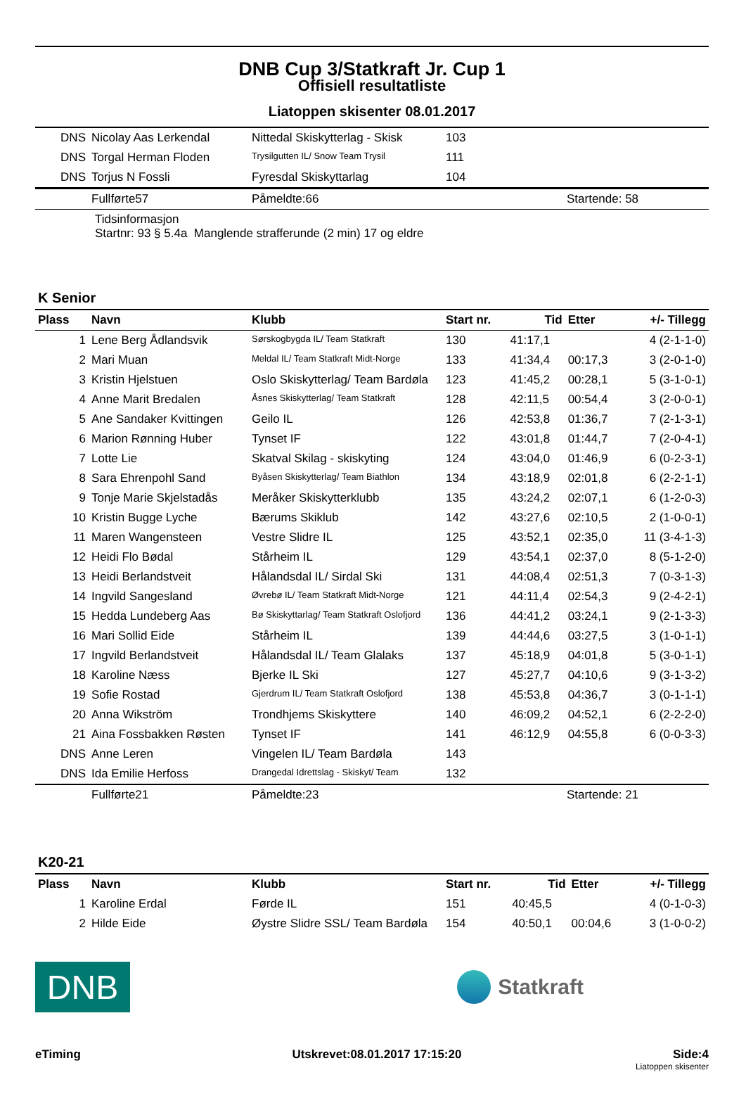DNB Cup 3/Statkraft Jr. Cup 1
Offisiell resultatliste
Liatoppen skisenter 08.01.2017
| DNS | Nicolay Aas Lerkendal | Nittedal Skiskytterlag - Skisk | 103 |
| DNS | Torgal Herman Floden | Trysilgutten IL/ Snow Team Trysil | 111 |
| DNS | Torjus N Fossli | Fyresdal Skiskyttarlag | 104 |
| | Fullførte57 | Påmeldte:66 | Startende: 58 |
Tidsinformasjon
Startnr: 93 § 5.4a Manglende strafferunde (2 min) 17 og eldre
K Senior
| Plass | Navn | Klubb | Start nr. | Tid | Etter | +/- Tillegg |
| --- | --- | --- | --- | --- | --- | --- |
| 1 | Lene Berg Ådlandsvik | Sørskogbygda IL/ Team Statkraft | 130 | 41:17,1 | | 4 (2-1-1-0) |
| 2 | Mari Muan | Meldal IL/ Team Statkraft Midt-Norge | 133 | 41:34,4 | 00:17,3 | 3 (2-0-1-0) |
| 3 | Kristin Hjelstuen | Oslo Skiskytterlag/ Team Bardøla | 123 | 41:45,2 | 00:28,1 | 5 (3-1-0-1) |
| 4 | Anne Marit Bredalen | Åsnes Skiskytterlag/ Team Statkraft | 128 | 42:11,5 | 00:54,4 | 3 (2-0-0-1) |
| 5 | Ane Sandaker Kvittingen | Geilo IL | 126 | 42:53,8 | 01:36,7 | 7 (2-1-3-1) |
| 6 | Marion Rønning Huber | Tynset IF | 122 | 43:01,8 | 01:44,7 | 7 (2-0-4-1) |
| 7 | Lotte Lie | Skatval Skilag - skiskyting | 124 | 43:04,0 | 01:46,9 | 6 (0-2-3-1) |
| 8 | Sara Ehrenpohl Sand | Byåsen Skiskytterlag/ Team Biathlon | 134 | 43:18,9 | 02:01,8 | 6 (2-2-1-1) |
| 9 | Tonje Marie Skjelstadås | Meråker Skiskytterklubb | 135 | 43:24,2 | 02:07,1 | 6 (1-2-0-3) |
| 10 | Kristin Bugge Lyche | Bærums Skiklub | 142 | 43:27,6 | 02:10,5 | 2 (1-0-0-1) |
| 11 | Maren Wangensteen | Vestre Slidre IL | 125 | 43:52,1 | 02:35,0 | 11 (3-4-1-3) |
| 12 | Heidi Flo Bødal | Stårheim IL | 129 | 43:54,1 | 02:37,0 | 8 (5-1-2-0) |
| 13 | Heidi Berlandstveit | Hålandsdal IL/ Sirdal Ski | 131 | 44:08,4 | 02:51,3 | 7 (0-3-1-3) |
| 14 | Ingvild Sangesland | Øvrebø IL/ Team Statkraft Midt-Norge | 121 | 44:11,4 | 02:54,3 | 9 (2-4-2-1) |
| 15 | Hedda Lundeberg Aas | Bø Skiskyttarlag/ Team Statkraft Oslofjord | 136 | 44:41,2 | 03:24,1 | 9 (2-1-3-3) |
| 16 | Mari Sollid Eide | Stårheim IL | 139 | 44:44,6 | 03:27,5 | 3 (1-0-1-1) |
| 17 | Ingvild Berlandstveit | Hålandsdal IL/ Team Glalaks | 137 | 45:18,9 | 04:01,8 | 5 (3-0-1-1) |
| 18 | Karoline Næss | Bjerke IL Ski | 127 | 45:27,7 | 04:10,6 | 9 (3-1-3-2) |
| 19 | Sofie Rostad | Gjerdrum IL/ Team Statkraft Oslofjord | 138 | 45:53,8 | 04:36,7 | 3 (0-1-1-1) |
| 20 | Anna Wikström | Trondhjems Skiskyttere | 140 | 46:09,2 | 04:52,1 | 6 (2-2-2-0) |
| 21 | Aina Fossbakken Røsten | Tynset IF | 141 | 46:12,9 | 04:55,8 | 6 (0-0-3-3) |
| DNS | Anne Leren | Vingelen IL/ Team Bardøla | 143 | | | |
| DNS | Ida Emilie Herfoss | Drangedal Idrettslag - Skiskyt/ Team | 132 | | | |
| | Fullførte21 | Påmeldte:23 | Startende: 21 |
K20-21
| Plass | Navn | Klubb | Start nr. | Tid | Etter | +/- Tillegg |
| --- | --- | --- | --- | --- | --- | --- |
| 1 | Karoline Erdal | Førde IL | 151 | 40:45,5 | | 4 (0-1-0-3) |
| 2 | Hilde Eide | Øystre Slidre SSL/ Team Bardøla | 154 | 40:50,1 | 00:04,6 | 3 (1-0-0-2) |
DNB
Statkraft
eTiming Utskrevet:08.01.2017 17:15:20 Side:4
Liatoppen skisenter